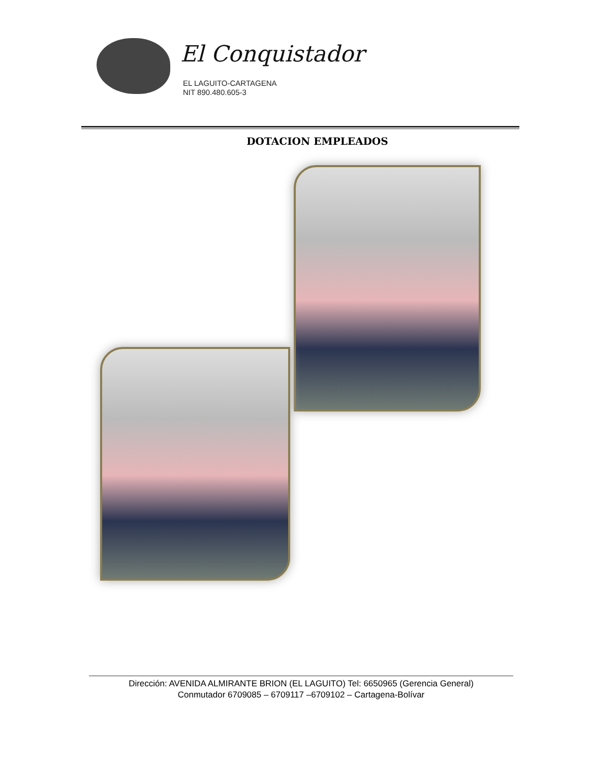El Conquistador
EL LAGUITO-CARTAGENA
NIT 890.480.605-3
DOTACION EMPLEADOS
Dirección: AVENIDA ALMIRANTE BRION (EL LAGUITO) Tel: 6650965 (Gerencia General)
Conmutador 6709085 – 6709117 –6709102 – Cartagena-Bolívar